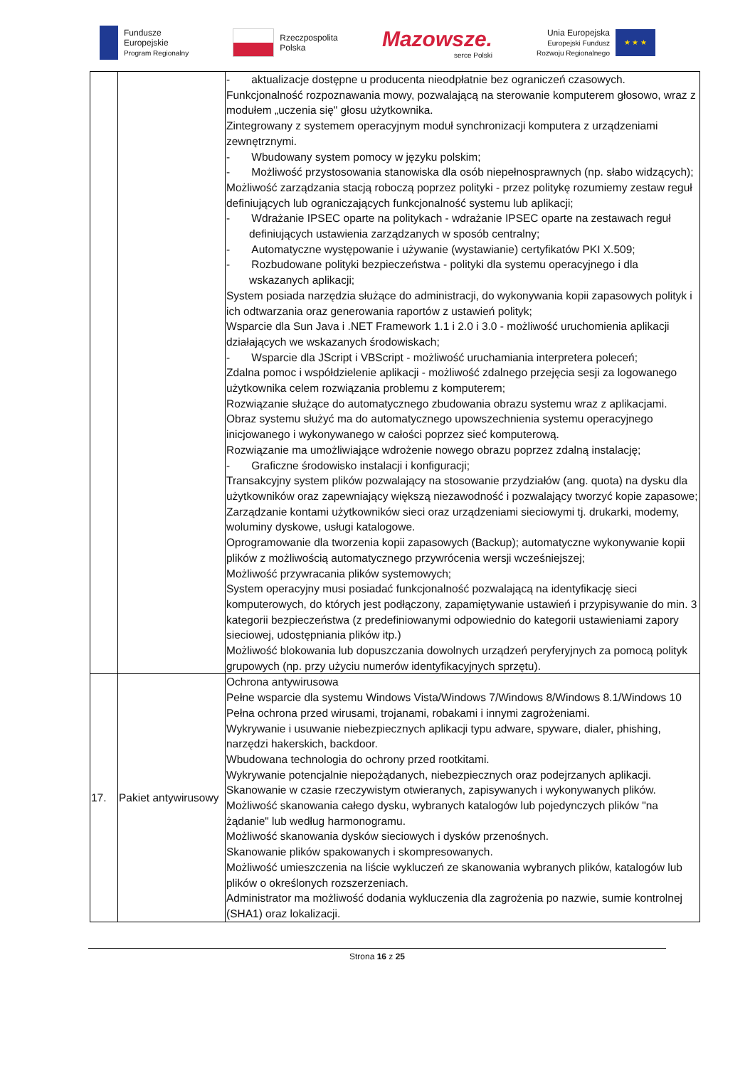Fundusze
Europejskie
Program Regionalny
Rzeczpospolita
Polska
Mazowsze.
serce Polski
Unia Europejska
Europejski Fundusz
Rozwoju Regionalnego
★ ★ ★
| | | - aktualizacje dostępne u producenta nieodpłatnie bez ograniczeń czasowych. Funkcjonalność rozpoznawania mowy, pozwalającą na sterowanie komputerem głosowo, wraz z modułem „uczenia się" głosu użytkownika. Zintegrowany z systemem operacyjnym moduł synchronizacji komputera z urządzeniami zewnętrznymi. - Wbudowany system pomocy w języku polskim; - Możliwość przystosowania stanowiska dla osób niepełnosprawnych (np. słabo widzących); Możliwość zarządzania stacją roboczą poprzez polityki - przez politykę rozumiemy zestaw reguł definiujących lub ograniczających funkcjonalność systemu lub aplikacji; - Wdrażanie IPSEC oparte na politykach - wdrażanie IPSEC oparte na zestawach reguł definiujących ustawienia zarządzanych w sposób centralny; - Automatyczne występowanie i używanie (wystawianie) certyfikatów PKI X.509; - Rozbudowane polityki bezpieczeństwa - polityki dla systemu operacyjnego i dla wskazanych aplikacji; System posiada narzędzia służące do administracji, do wykonywania kopii zapasowych polityk i ich odtwarzania oraz generowania raportów z ustawień polityk; Wsparcie dla Sun Java i .NET Framework 1.1 i 2.0 i 3.0 - możliwość uruchomienia aplikacji działających we wskazanych środowiskach; - Wsparcie dla JScript i VBScript - możliwość uruchamiania interpretera poleceń; Zdalna pomoc i współdzielenie aplikacji - możliwość zdalnego przejęcia sesji za logowanego użytkownika celem rozwiązania problemu z komputerem; Rozwiązanie służące do automatycznego zbudowania obrazu systemu wraz z aplikacjami. Obraz systemu służyć ma do automatycznego upowszechnienia systemu operacyjnego inicjowanego i wykonywanego w całości poprzez sieć komputerową. Rozwiązanie ma umożliwiające wdrożenie nowego obrazu poprzez zdalną instalację; - Graficzne środowisko instalacji i konfiguracji; Transakcyjny system plików pozwalający na stosowanie przydziałów (ang. quota) na dysku dla użytkowników oraz zapewniający większą niezawodność i pozwalający tworzyć kopie zapasowe; Zarządzanie kontami użytkowników sieci oraz urządzeniami sieciowymi tj. drukarki, modemy, woluminy dyskowe, usługi katalogowe. Oprogramowanie dla tworzenia kopii zapasowych (Backup); automatyczne wykonywanie kopii plików z możliwością automatycznego przywrócenia wersji wcześniejszej; Możliwość przywracania plików systemowych; System operacyjny musi posiadać funkcjonalność pozwalającą na identyfikację sieci komputerowych, do których jest podłączony, zapamiętywanie ustawień i przypisywanie do min. 3 kategorii bezpieczeństwa (z predefiniowanymi odpowiednio do kategorii ustawieniami zapory sieciowej, udostępniania plików itp.) Możliwość blokowania lub dopuszczania dowolnych urządzeń peryferyjnych za pomocą polityk grupowych (np. przy użyciu numerów identyfikacyjnych sprzętu). |
| 17. | Pakiet antywirusowy | Ochrona antywirusowa Pełne wsparcie dla systemu Windows Vista/Windows 7/Windows 8/Windows 8.1/Windows 10 Pełna ochrona przed wirusami, trojanami, robakami i innymi zagrożeniami. Wykrywanie i usuwanie niebezpiecznych aplikacji typu adware, spyware, dialer, phishing, narzędzi hakerskich, backdoor. Wbudowana technologia do ochrony przed rootkitami. Wykrywanie potencjalnie niepożądanych, niebezpiecznych oraz podejrzanych aplikacji. Skanowanie w czasie rzeczywistym otwieranych, zapisywanych i wykonywanych plików. Możliwość skanowania całego dysku, wybranych katalogów lub pojedynczych plików "na żądanie" lub według harmonogramu. Możliwość skanowania dysków sieciowych i dysków przenośnych. Skanowanie plików spakowanych i skompresowanych. Możliwość umieszczenia na liście wykluczeń ze skanowania wybranych plików, katalogów lub plików o określonych rozszerzeniach. Administrator ma możliwość dodania wykluczenia dla zagrożenia po nazwie, sumie kontrolnej (SHA1) oraz lokalizacji. |
Strona 16 z 25